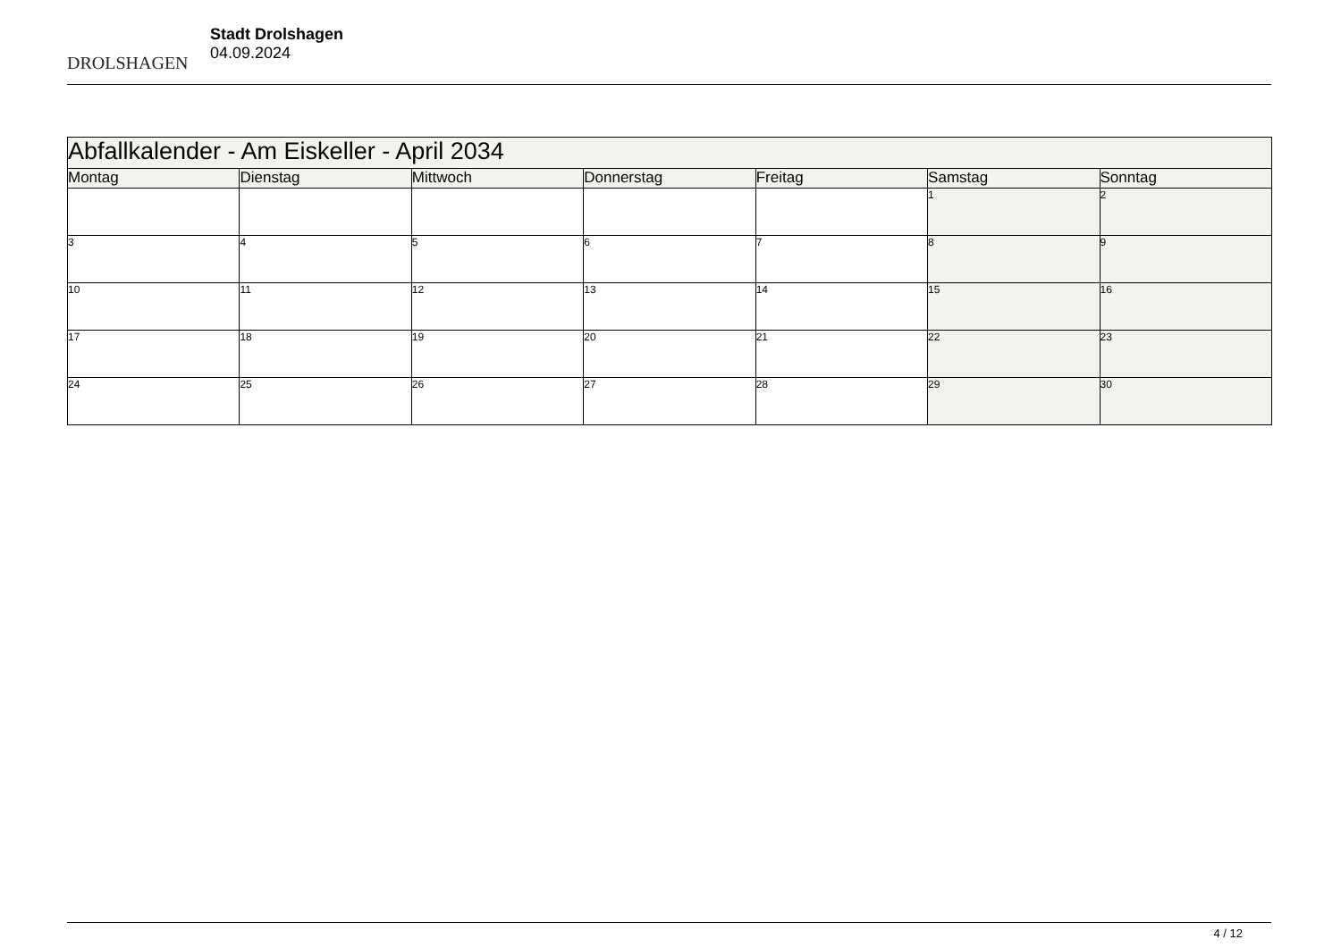DROLSHAGEN
Stadt Drolshagen
04.09.2024
| Abfallkalender - Am Eiskeller - April 2034 | | | | | | |
| Montag | Dienstag | Mittwoch | Donnerstag | Freitag | Samstag | Sonntag |
| | | | | | 1 | 2 |
| 3 | 4 | 5 | 6 | 7 | 8 | 9 |
| 10 | 11 | 12 | 13 | 14 | 15 | 16 |
| 17 | 18 | 19 | 20 | 21 | 22 | 23 |
| 24 | 25 | 26 | 27 | 28 | 29 | 30 |
4 / 12